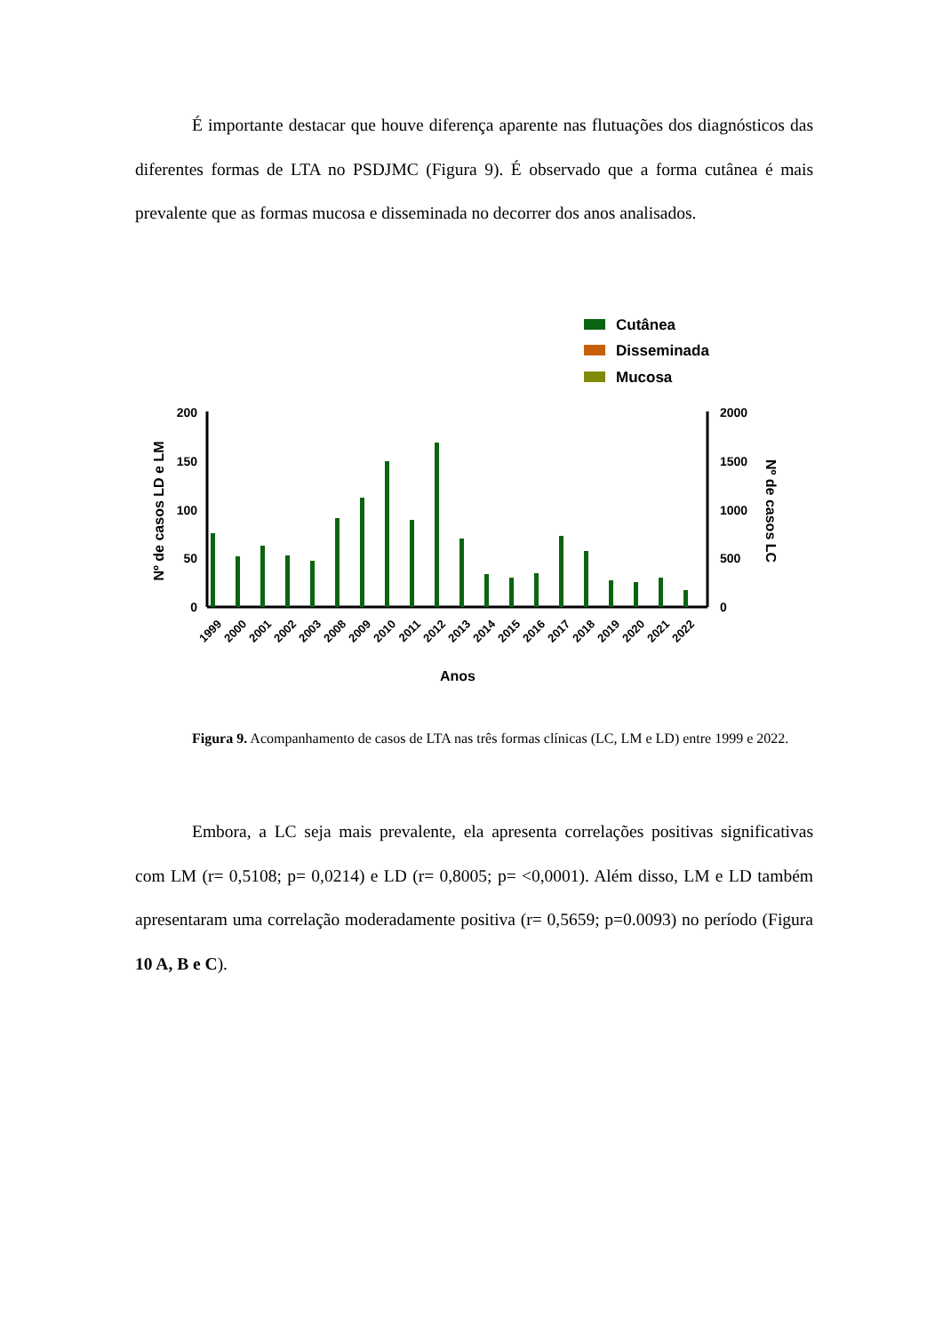É importante destacar que houve diferença aparente nas flutuações dos diagnósticos das diferentes formas de LTA no PSDJMC (Figura 9). É observado que a forma cutânea é mais prevalente que as formas mucosa e disseminada no decorrer dos anos analisados.
Cutânea
Disseminada
Mucosa
200
150
100
50
0
2000
1500
1000
500
0
Nº de casos LD e LM
Nº de casos LC
1999
2000
2001
2002
2003
2008
2009
2010
2011
2012
2013
2014
2015
2016
2017
2018
2019
2020
2021
2022
Anos
Figura 9. Acompanhamento de casos de LTA nas três formas clínicas (LC, LM e LD) entre 1999 e 2022.
Embora, a LC seja mais prevalente, ela apresenta correlações positivas significativas com LM (r= 0,5108; p= 0,0214) e LD (r= 0,8005; p= <0,0001). Além disso, LM e LD também apresentaram uma correlação moderadamente positiva (r= 0,5659; p=0.0093) no período (Figura 10 A, B e C).